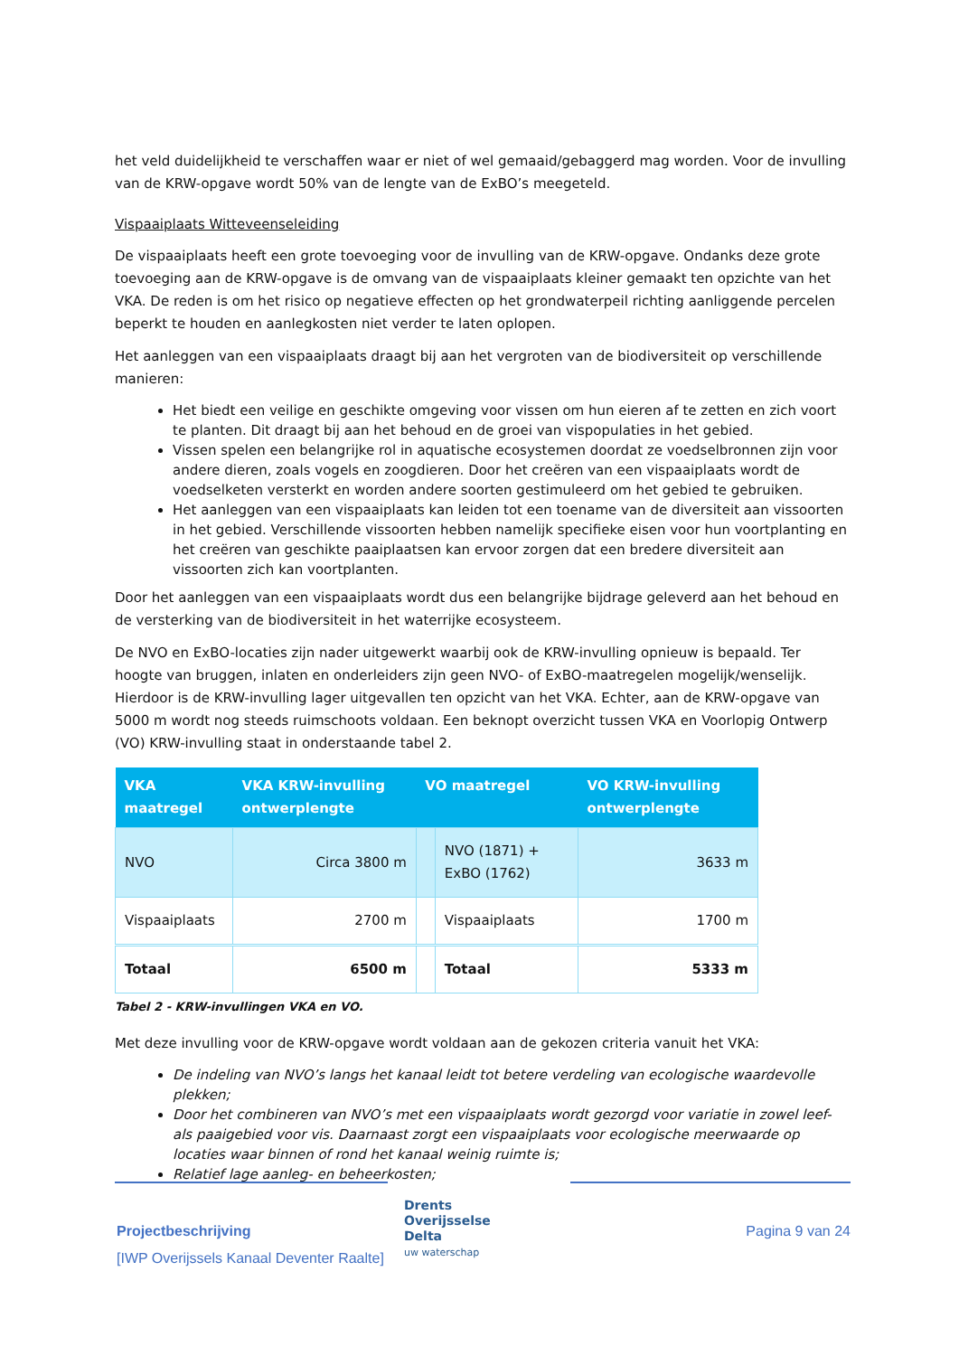het veld duidelijkheid te verschaffen waar er niet of wel gemaaid/gebaggerd mag worden. Voor de invulling van de KRW-opgave wordt 50% van de lengte van de ExBO’s meegeteld.
Vispaaiplaats Witteveenseleiding
De vispaaiplaats heeft een grote toevoeging voor de invulling van de KRW-opgave. Ondanks deze grote toevoeging aan de KRW-opgave is de omvang van de vispaaiplaats kleiner gemaakt ten opzichte van het VKA. De reden is om het risico op negatieve effecten op het grondwaterpeil richting aanliggende percelen beperkt te houden en aanlegkosten niet verder te laten oplopen.
Het aanleggen van een vispaaiplaats draagt bij aan het vergroten van de biodiversiteit op verschillende manieren:
Het biedt een veilige en geschikte omgeving voor vissen om hun eieren af te zetten en zich voort te planten. Dit draagt bij aan het behoud en de groei van vispopulaties in het gebied.
Vissen spelen een belangrijke rol in aquatische ecosystemen doordat ze voedselbronnen zijn voor andere dieren, zoals vogels en zoogdieren. Door het creëren van een vispaaiplaats wordt de voedselketen versterkt en worden andere soorten gestimuleerd om het gebied te gebruiken.
Het aanleggen van een vispaaiplaats kan leiden tot een toename van de diversiteit aan vissoorten in het gebied. Verschillende vissoorten hebben namelijk specifieke eisen voor hun voortplanting en het creëren van geschikte paaiplaatsen kan ervoor zorgen dat een bredere diversiteit aan vissoorten zich kan voortplanten.
Door het aanleggen van een vispaaiplaats wordt dus een belangrijke bijdrage geleverd aan het behoud en de versterking van de biodiversiteit in het waterrijke ecosysteem.
De NVO en ExBO-locaties zijn nader uitgewerkt waarbij ook de KRW-invulling opnieuw is bepaald. Ter hoogte van bruggen, inlaten en onderleiders zijn geen NVO- of ExBO-maatregelen mogelijk/wenselijk. Hierdoor is de KRW-invulling lager uitgevallen ten opzicht van het VKA. Echter, aan de KRW-opgave van 5000 m wordt nog steeds ruimschoots voldaan. Een beknopt overzicht tussen VKA en Voorlopig Ontwerp (VO) KRW-invulling staat in onderstaande tabel 2.
| VKA maatregel | VKA KRW-invulling ontwerplengte | VO maatregel | | VO KRW-invulling ontwerplengte |
| --- | --- | --- | --- | --- |
| NVO | Circa 3800 m | | NVO (1871) + ExBO (1762) | 3633 m |
| Vispaaiplaats | 2700 m | | Vispaaiplaats | 1700 m |
| Totaal | 6500 m | | Totaal | 5333 m |
Tabel 2 - KRW-invullingen VKA en VO.
Met deze invulling voor de KRW-opgave wordt voldaan aan de gekozen criteria vanuit het VKA:
De indeling van NVO’s langs het kanaal leidt tot betere verdeling van ecologische waardevolle plekken;
Door het combineren van NVO’s met een vispaaiplaats wordt gezorgd voor variatie in zowel leef- als paaigebied voor vis. Daarnaast zorgt een vispaaiplaats voor ecologische meerwaarde op locaties waar binnen of rond het kanaal weinig ruimte is;
Relatief lage aanleg- en beheerkosten;
Projectbeschrijving
[IWP Overijssels Kanaal Deventer Raalte]
Drents
Overijsselse
Delta
uw waterschap
Pagina 9 van 24